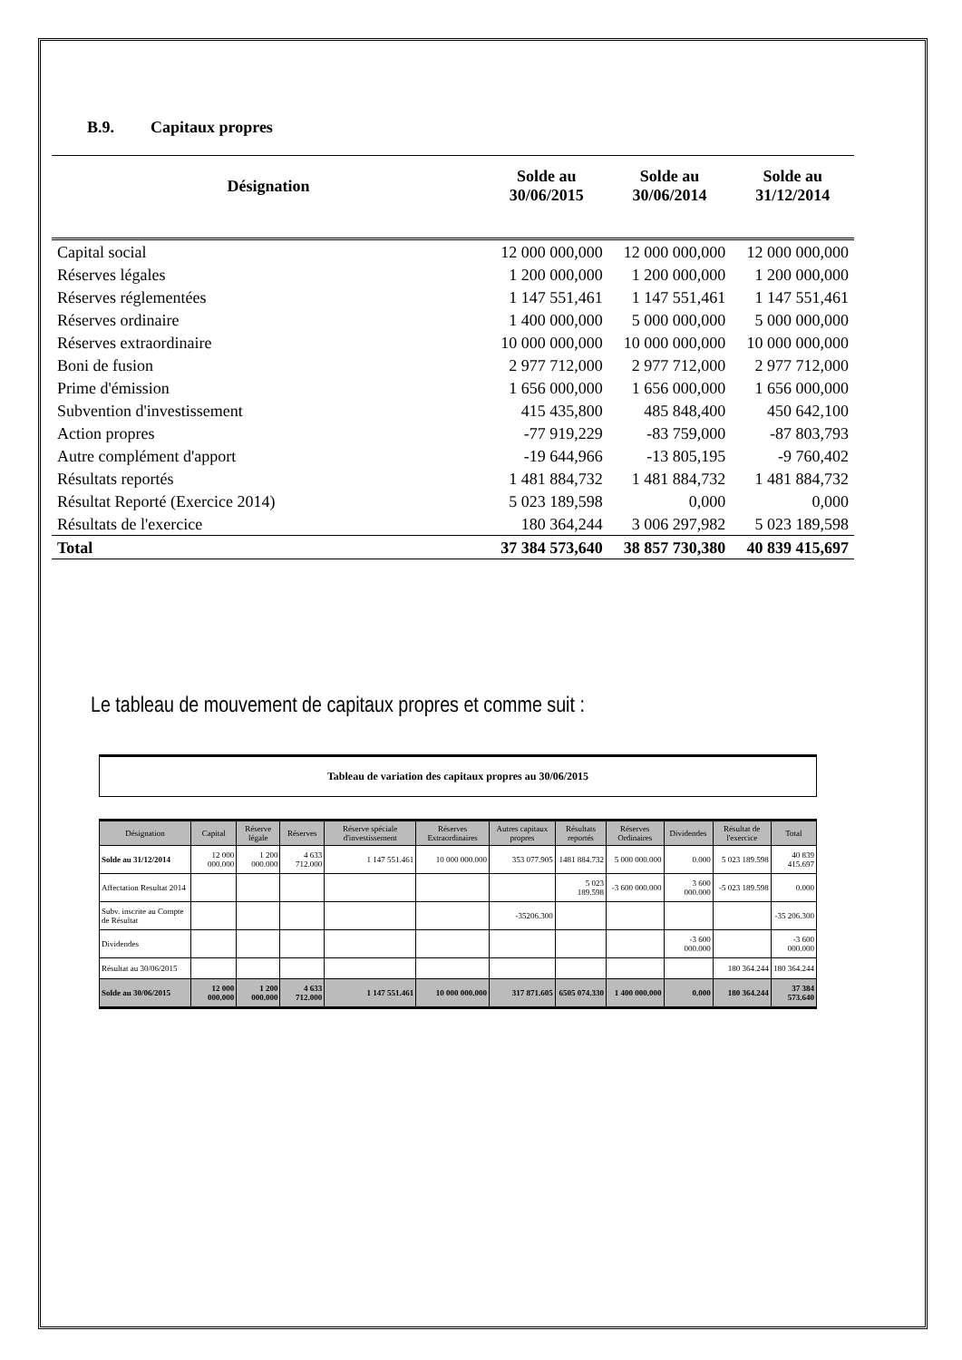B.9. Capitaux propres
| Désignation | Solde au 30/06/2015 | Solde au 30/06/2014 | Solde au 31/12/2014 |
| --- | --- | --- | --- |
| Capital social | 12 000 000,000 | 12 000 000,000 | 12 000 000,000 |
| Réserves légales | 1 200 000,000 | 1 200 000,000 | 1 200 000,000 |
| Réserves réglementées | 1 147 551,461 | 1 147 551,461 | 1 147 551,461 |
| Réserves ordinaire | 1 400 000,000 | 5 000 000,000 | 5 000 000,000 |
| Réserves extraordinaire | 10 000 000,000 | 10 000 000,000 | 10 000 000,000 |
| Boni de fusion | 2 977 712,000 | 2 977 712,000 | 2 977 712,000 |
| Prime d'émission | 1 656 000,000 | 1 656 000,000 | 1 656 000,000 |
| Subvention d'investissement | 415 435,800 | 485 848,400 | 450 642,100 |
| Action propres | -77 919,229 | -83 759,000 | -87 803,793 |
| Autre complément d'apport | -19 644,966 | -13 805,195 | -9 760,402 |
| Résultats reportés | 1 481 884,732 | 1 481 884,732 | 1 481 884,732 |
| Résultat Reporté (Exercice 2014) | 5 023 189,598 | 0,000 | 0,000 |
| Résultats de l'exercice | 180 364,244 | 3 006 297,982 | 5 023 189,598 |
| Total | 37 384 573,640 | 38 857 730,380 | 40 839 415,697 |
Le tableau de mouvement de capitaux propres et comme suit :
Tableau de variation des capitaux propres au 30/06/2015
| Désignation | Capital | Réserve légale | Réserves | Réserve spéciale d'investissement | Réserves Extraordinaires | Autres capitaux propres | Résultats reportés | Réserves Ordinaires | Dividendes | Résultat de l'exercice | Total |
| --- | --- | --- | --- | --- | --- | --- | --- | --- | --- | --- | --- |
| Solde au 31/12/2014 | 12 000 000.000 | 1 200 000.000 | 4 633 712.000 | 1 147 551.461 | 10 000 000.000 | 353 077.905 | 1481 884.732 | 5 000 000.000 | 0.000 | 5 023 189.598 | 40 839 415.697 |
| Affectation Resultat 2014 | | | | | | | 5 023 189.598 | -3 600 000.000 | 3 600 000.000 | -5 023 189.598 | 0.000 |
| Subv. inscrite au Compte de Résultat | | | | | | -35206.300 | | | | | -35 206.300 |
| Dividendes | | | | | | | | | -3 600 000.000 | | -3 600 000.000 |
| Résultat au 30/06/2015 | | | | | | | | | | 180 364.244 | 180 364.244 |
| Solde au 30/06/2015 | 12 000 000.000 | 1 200 000.000 | 4 633 712.000 | 1 147 551.461 | 10 000 000.000 | 317 871.605 | 6505 074.330 | 1 400 000.000 | 0.000 | 180 364.244 | 37 384 573.640 |